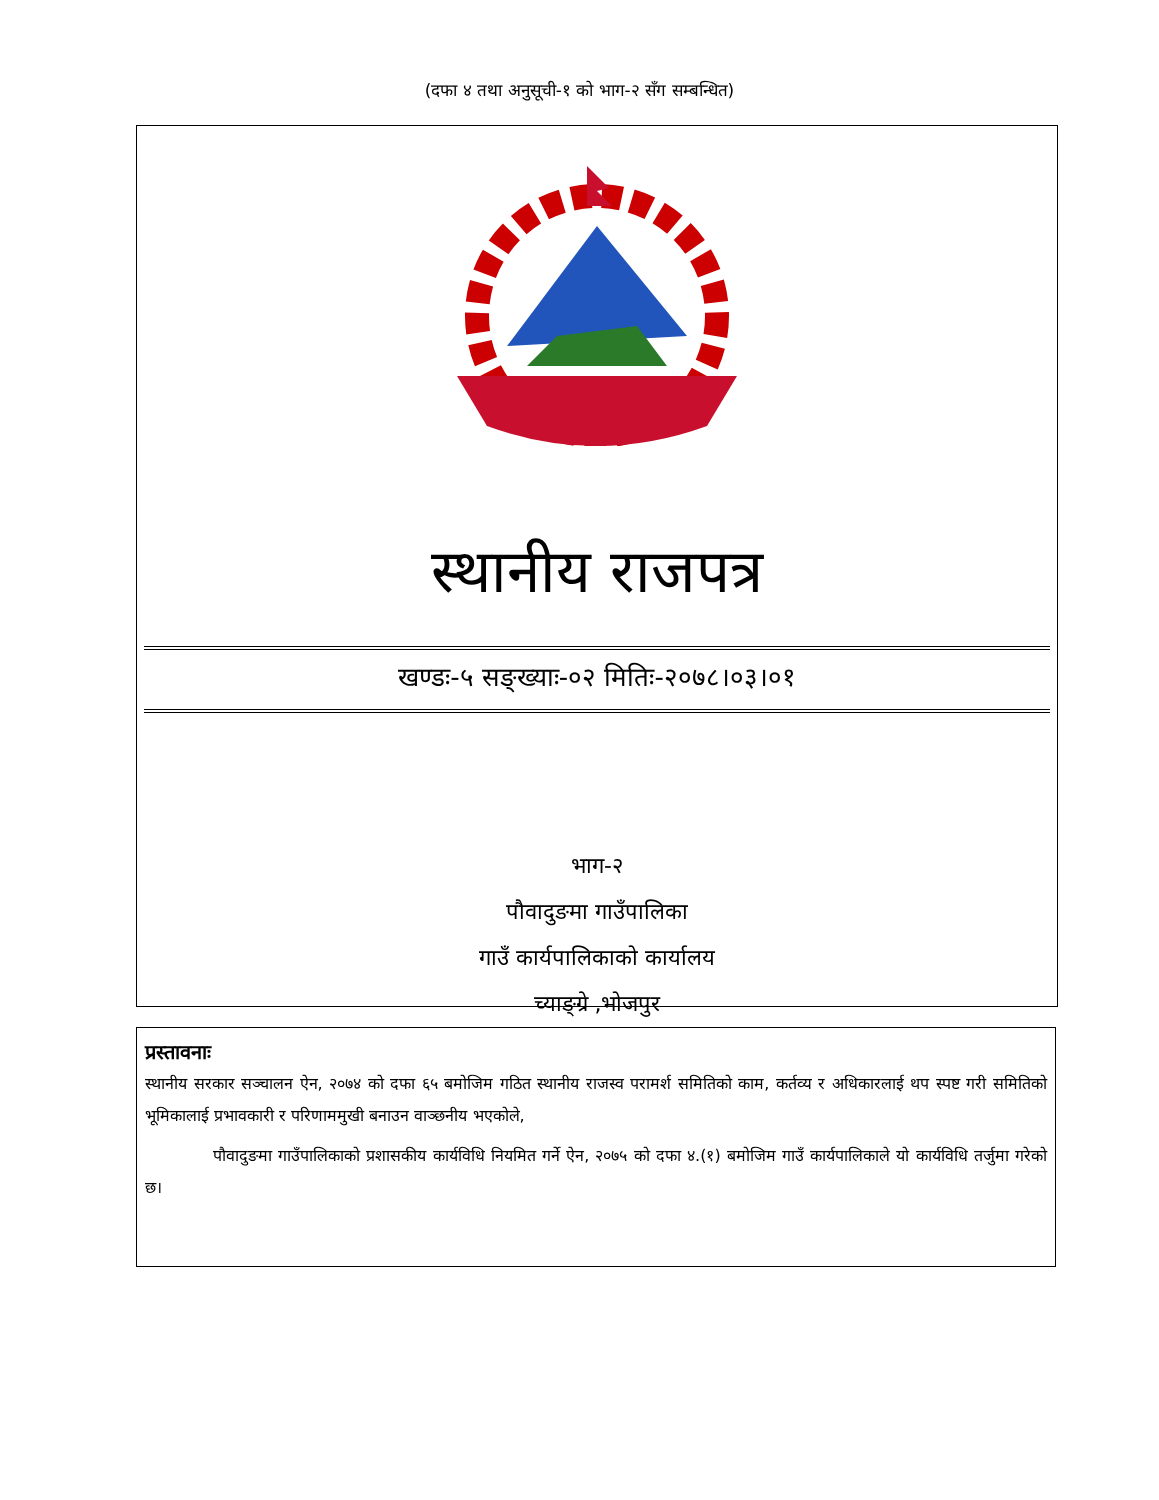(दफा ४ तथा अनुसूची-१ को भाग-२ सँग सम्बन्धित)
स्थानीय राजपत्र
खण्डः-५ सङ्ख्याः-०२ मितिः-२०७८।०३।०१
भाग-२
पौवादुङमा गाउँपालिका
गाउँ कार्यपालिकाको कार्यालय
च्याङ्ग्रे ,भोजपुर
प्रस्तावनाः
स्थानीय सरकार सञ्चालन ऐन, २०७४ को दफा ६५ बमोजिम गठित स्थानीय राजस्व परामर्श समितिको काम, कर्तव्य र अधिकारलाई थप स्पष्ट गरी समितिको भूमिकालाई प्रभावकारी र परिणाममुखी बनाउन वाञ्छनीय भएकोले,
पौवादुङमा गाउँपालिकाको प्रशासकीय कार्यविधि नियमित गर्ने ऐन, २०७५ को दफा ४.(१) बमोजिम गाउँ कार्यपालिकाले यो कार्यविधि तर्जुमा गरेको छ।